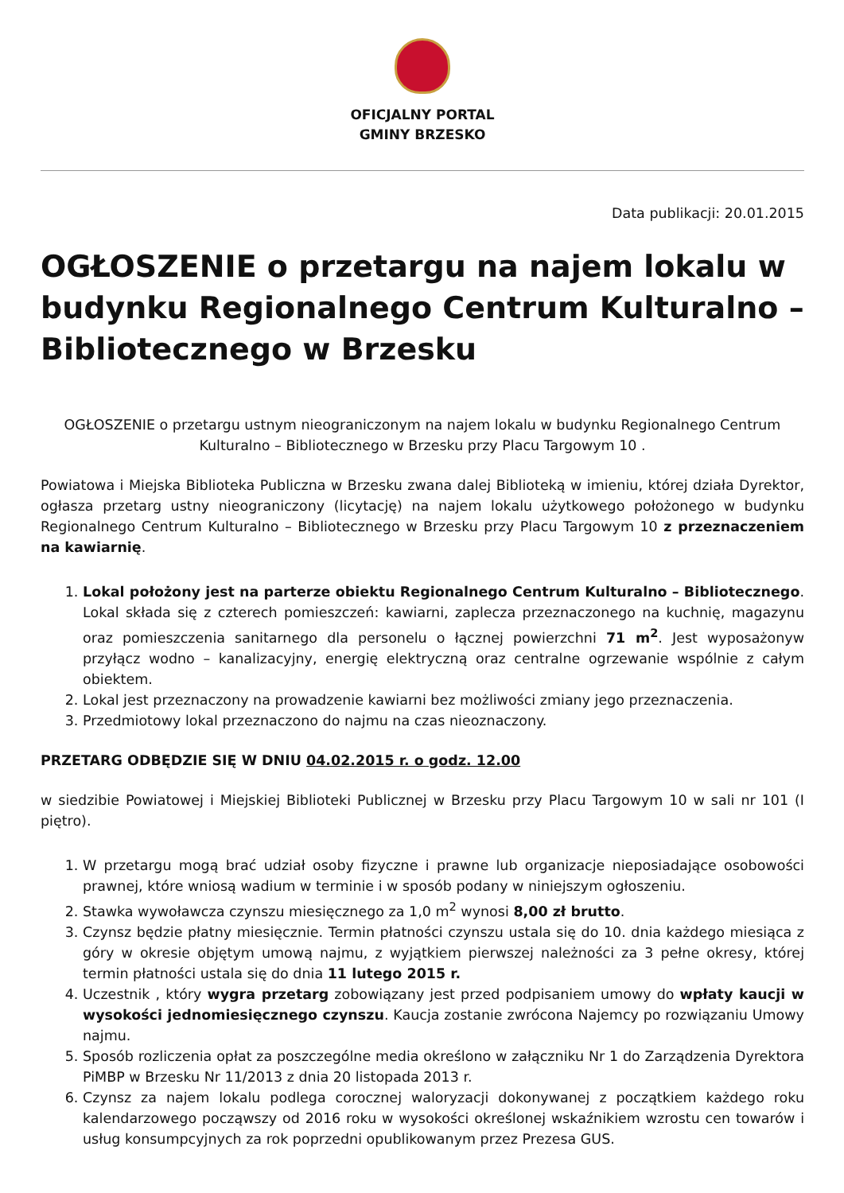OFICJALNY PORTAL
GMINY BRZESKO
Data publikacji: 20.01.2015
OGŁOSZENIE o przetargu na najem lokalu w budynku Regionalnego Centrum Kulturalno – Bibliotecznego w Brzesku
OGŁOSZENIE o przetargu ustnym nieograniczonym na najem lokalu w budynku Regionalnego Centrum Kulturalno – Bibliotecznego w Brzesku przy Placu Targowym 10 .
Powiatowa i Miejska Biblioteka Publiczna w Brzesku zwana dalej Biblioteką w imieniu, której działa Dyrektor, ogłasza przetarg ustny nieograniczony (licytację) na najem lokalu użytkowego położonego w budynku Regionalnego Centrum Kulturalno – Bibliotecznego w Brzesku przy Placu Targowym 10 z przeznaczeniem na kawiarnię.
1. Lokal położony jest na parterze obiektu Regionalnego Centrum Kulturalno – Bibliotecznego. Lokal składa się z czterech pomieszczeń: kawiarni, zaplecza przeznaczonego na kuchnię, magazynu oraz pomieszczenia sanitarnego dla personelu o łącznej powierzchni 71 m<sup>2</sup>. Jest wyposażonyw przyłącz wodno – kanalizacyjny, energię elektryczną oraz centralne ogrzewanie wspólnie z całym obiektem.
2. Lokal jest przeznaczony na prowadzenie kawiarni bez możliwości zmiany jego przeznaczenia.
3. Przedmiotowy lokal przeznaczono do najmu na czas nieoznaczony.
PRZETARG ODBĘDZIE SIĘ W DNIU 04.02.2015 r. o godz. 12.00
w siedzibie Powiatowej i Miejskiej Biblioteki Publicznej w Brzesku przy Placu Targowym 10 w sali nr 101 (I piętro).
1. W przetargu mogą brać udział osoby fizyczne i prawne lub organizacje nieposiadające osobowości prawnej, które wniosą wadium w terminie i w sposób podany w niniejszym ogłoszeniu.
2. Stawka wywoławcza czynszu miesięcznego za 1,0 m<sup>2</sup> wynosi 8,00 zł brutto.
3. Czynsz będzie płatny miesięcznie. Termin płatności czynszu ustala się do 10. dnia każdego miesiąca z góry w okresie objętym umową najmu, z wyjątkiem pierwszej należności za 3 pełne okresy, której termin płatności ustala się do dnia 11 lutego 2015 r.
4. Uczestnik , który wygra przetarg zobowiązany jest przed podpisaniem umowy do wpłaty kaucji w wysokości jednomiesięcznego czynszu. Kaucja zostanie zwrócona Najemcy po rozwiązaniu Umowy najmu.
5. Sposób rozliczenia opłat za poszczególne media określono w załączniku Nr 1 do Zarządzenia Dyrektora PiMBP w Brzesku Nr 11/2013 z dnia 20 listopada 2013 r.
6. Czynsz za najem lokalu podlega corocznej waloryzacji dokonywanej z początkiem każdego roku kalendarzowego począwszy od 2016 roku w wysokości określonej wskaźnikiem wzrostu cen towarów i usług konsumpcyjnych za rok poprzedni opublikowanym przez Prezesa GUS.